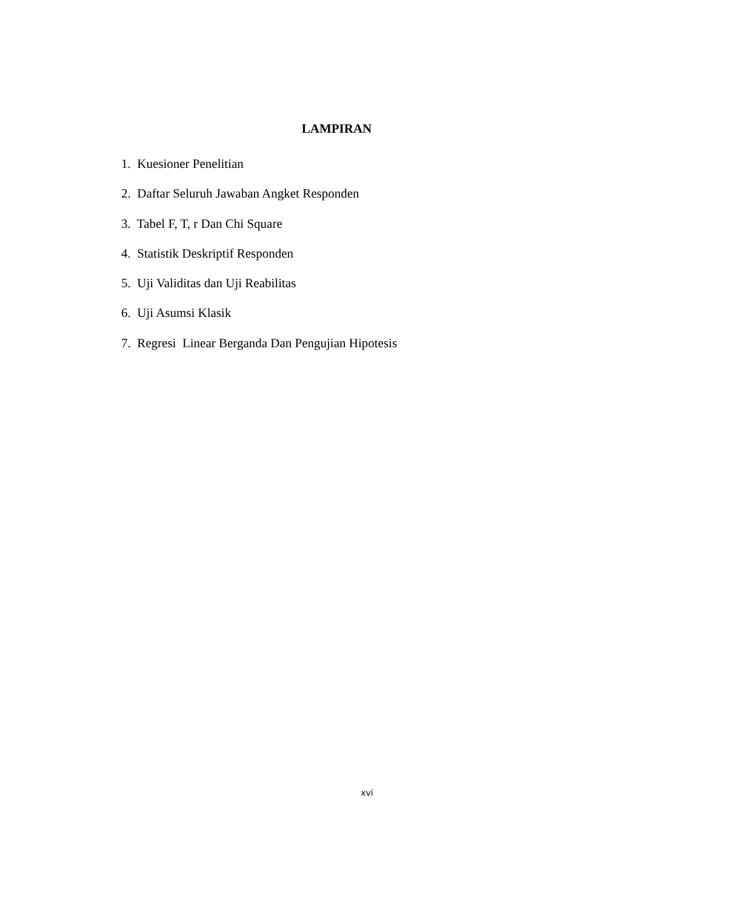LAMPIRAN
1. Kuesioner Penelitian
2. Daftar Seluruh Jawaban Angket Responden
3. Tabel F, T, r Dan Chi Square
4. Statistik Deskriptif Responden
5. Uji Validitas dan Uji Reabilitas
6. Uji Asumsi Klasik
7. Regresi Linear Berganda Dan Pengujian Hipotesis
xvi